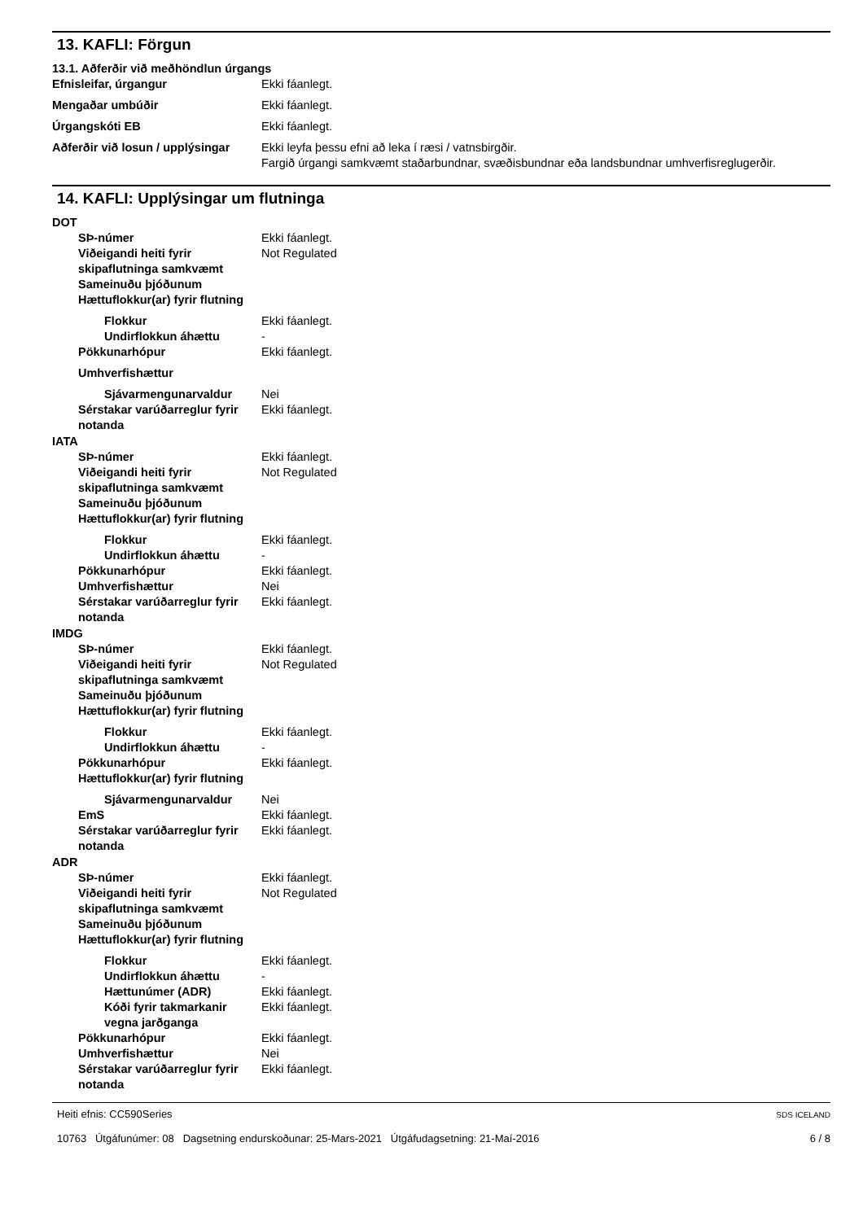13. KAFLI: Förgun
13.1. Aðferðir við meðhöndlun úrgangs
Efnisleifar, úrgangur Ekki fáanlegt.
Mengaðar umbúðir Ekki fáanlegt.
Úrgangskóti EB Ekki fáanlegt.
Aðferðir við losun / upplýsingar
Ekki leyfa þessu efni að leka í ræsi / vatnsbirgðir.
Fargið úrgangi samkvæmt staðarbundnar, svæðisbundnar eða landsbundnar umhverfisreglugerðir.
14. KAFLI: Upplýsingar um flutninga
DOT
SÞ-númer Ekki fáanlegt.
Viðeigandi heiti fyrir skipaflutninga samkvæmt Sameinuðu þjóðunum
Not Regulated
Hættuflokkur(ar) fyrir flutning
Flokkur Ekki fáanlegt.
Undirflokkun áhættu -
Pökkunarhópur Ekki fáanlegt.
Umhverfishættur
Sjávarmengunarvaldur Nei
Sérstakar varúðarreglur fyrir notanda
Ekki fáanlegt.
IATA
SÞ-númer Ekki fáanlegt.
Viðeigandi heiti fyrir skipaflutninga samkvæmt Sameinuðu þjóðunum
Not Regulated
Hættuflokkur(ar) fyrir flutning
Flokkur Ekki fáanlegt.
Undirflokkun áhættu -
Pökkunarhópur Ekki fáanlegt.
Umhverfishættur Nei
Sérstakar varúðarreglur fyrir notanda
Ekki fáanlegt.
IMDG
SÞ-númer Ekki fáanlegt.
Viðeigandi heiti fyrir skipaflutninga samkvæmt Sameinuðu þjóðunum
Not Regulated
Hættuflokkur(ar) fyrir flutning
Flokkur Ekki fáanlegt.
Undirflokkun áhættu -
Pökkunarhópur Ekki fáanlegt.
Hættuflokkur(ar) fyrir flutning
Sjávarmengunarvaldur Nei
EmS Ekki fáanlegt.
Sérstakar varúðarreglur fyrir notanda
Ekki fáanlegt.
ADR
SÞ-númer Ekki fáanlegt.
Viðeigandi heiti fyrir skipaflutninga samkvæmt Sameinuðu þjóðunum
Not Regulated
Hættuflokkur(ar) fyrir flutning
Flokkur Ekki fáanlegt.
Undirflokkun áhættu -
Hættunúmer (ADR) Ekki fáanlegt.
Kóði fyrir takmarkanir vegna jarðganga
Ekki fáanlegt.
Pökkunarhópur Ekki fáanlegt.
Umhverfishættur Nei
Sérstakar varúðarreglur fyrir notanda
Ekki fáanlegt.
Heiti efnis: CC590Series
10763 Útgáfunúmer: 08 Dagsetning endurskoðunar: 25-Mars-2021 Útgáfudagsetning: 21-Maí-2016
SDS ICELAND
6 / 8